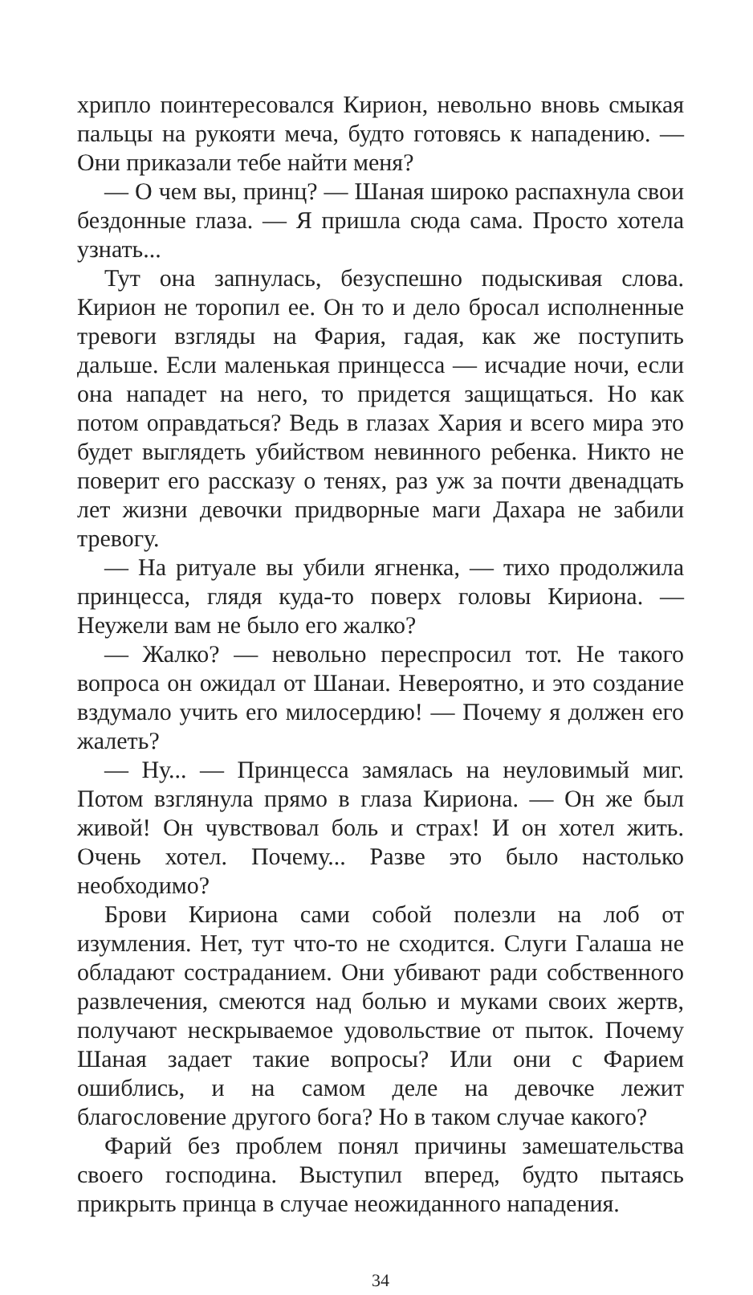хрипло поинтересовался Кирион, невольно вновь смыкая пальцы на рукояти меча, будто готовясь к нападению. — Они приказали тебе найти меня?
— О чем вы, принц? — Шаная широко распахнула свои бездонные глаза. — Я пришла сюда сама. Просто хотела узнать...
Тут она запнулась, безуспешно подыскивая слова. Кирион не торопил ее. Он то и дело бросал исполненные тревоги взгляды на Фария, гадая, как же поступить дальше. Если маленькая принцесса — исчадие ночи, если она нападет на него, то придется защищаться. Но как потом оправдаться? Ведь в глазах Хария и всего мира это будет выглядеть убийством невинного ребенка. Никто не поверит его рассказу о тенях, раз уж за почти двенадцать лет жизни девочки придворные маги Дахара не забили тревогу.
— На ритуале вы убили ягненка, — тихо продолжила принцесса, глядя куда-то поверх головы Кириона. — Неужели вам не было его жалко?
— Жалко? — невольно переспросил тот. Не такого вопроса он ожидал от Шанаи. Невероятно, и это создание вздумало учить его милосердию! — Почему я должен его жалеть?
— Ну... — Принцесса замялась на неуловимый миг. Потом взглянула прямо в глаза Кириона. — Он же был живой! Он чувствовал боль и страх! И он хотел жить. Очень хотел. Почему... Разве это было настолько необходимо?
Брови Кириона сами собой полезли на лоб от изумления. Нет, тут что-то не сходится. Слуги Галаша не обладают состраданием. Они убивают ради собственного развлечения, смеются над болью и муками своих жертв, получают нескрываемое удовольствие от пыток. Почему Шаная задает такие вопросы? Или они с Фарием ошиблись, и на самом деле на девочке лежит благословение другого бога? Но в таком случае какого?
Фарий без проблем понял причины замешательства своего господина. Выступил вперед, будто пытаясь прикрыть принца в случае неожиданного нападения.
34